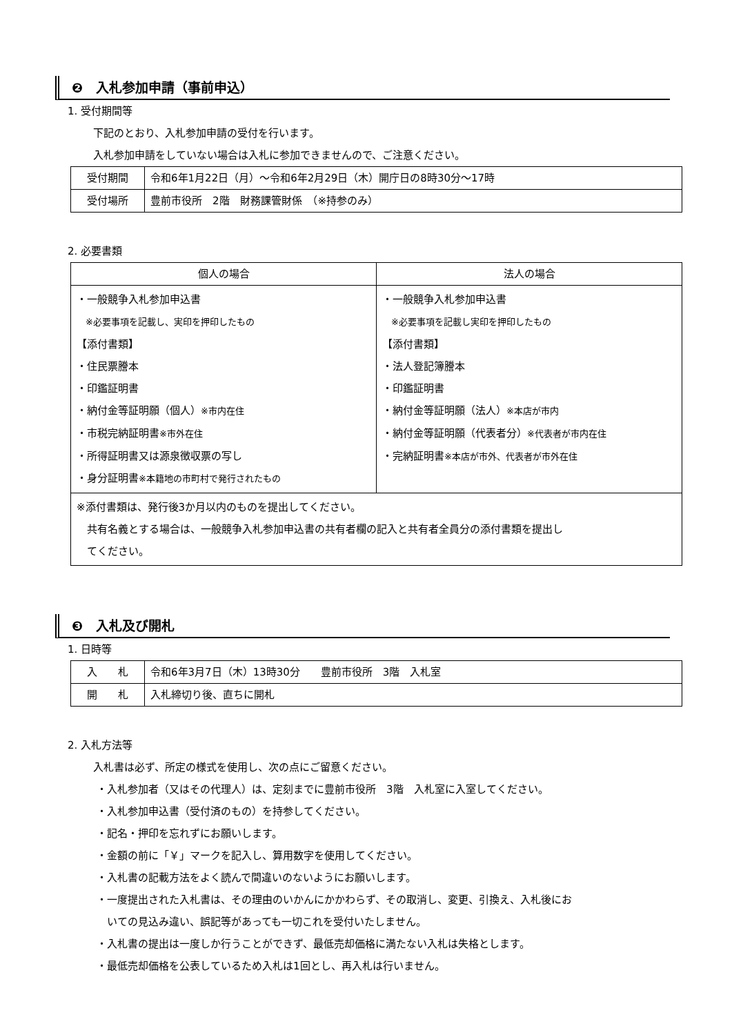❷　入札参加申請（事前申込）
1. 受付期間等
下記のとおり、入札参加申請の受付を行います。
入札参加申請をしていない場合は入札に参加できませんので、ご注意ください。
| 受付期間 | 令和6年1月22日（月）～令和6年2月29日（木）開庁日の8時30分～17時 |
| 受付場所 | 豊前市役所 2階 財務課管財係 （※持参のみ） |
2. 必要書類
| 個人の場合 | 法人の場合 |
| --- | --- |
| ・一般競争入札参加申込書 ※必要事項を記載し、実印を押印したもの 【添付書類】 ・住民票謄本 ・印鑑証明書 ・納付金等証明願（個人） ※市内在住 ・市税完納証明書 ※市外在住 ・所得証明書又は源泉徴収票の写し ・身分証明書 ※本籍地の市町村で発行されたもの | ・一般競争入札参加申込書 ※必要事項を記載し実印を押印したもの 【添付書類】 ・法人登記簿謄本 ・印鑑証明書 ・納付金等証明願（法人） ※本店が市内 ・納付金等証明願（代表者分） ※代表者が市内在住 ・完納証明書 ※本店が市外、代表者が市外在住 |
| ※添付書類は、発行後3か月以内のものを提出してください。 共有名義とする場合は、一般競争入札参加申込書の共有者欄の記入と共有者全員分の添付書類を提出し てください。 | |
❸　入札及び開札
1. 日時等
| 入 札 | 令和6年3月7日（木）13時30分 豊前市役所 3階 入札室 |
| 開 札 | 入札締切り後、直ちに開札 |
2. 入札方法等
入札書は必ず、所定の様式を使用し、次の点にご留意ください。
・入札参加者（又はその代理人）は、定刻までに豊前市役所　3階　入札室に入室してください。
・入札参加申込書（受付済のもの）を持参してください。
・記名・押印を忘れずにお願いします。
・金額の前に「￥」マークを記入し、算用数字を使用してください。
・入札書の記載方法をよく読んで間違いのないようにお願いします。
・一度提出された入札書は、その理由のいかんにかかわらず、その取消し、変更、引換え、入札後にお
いての見込み違い、誤記等があっても一切これを受付いたしません。
・入札書の提出は一度しか行うことができず、最低売却価格に満たない入札は失格とします。
・最低売却価格を公表しているため入札は1回とし、再入札は行いません。